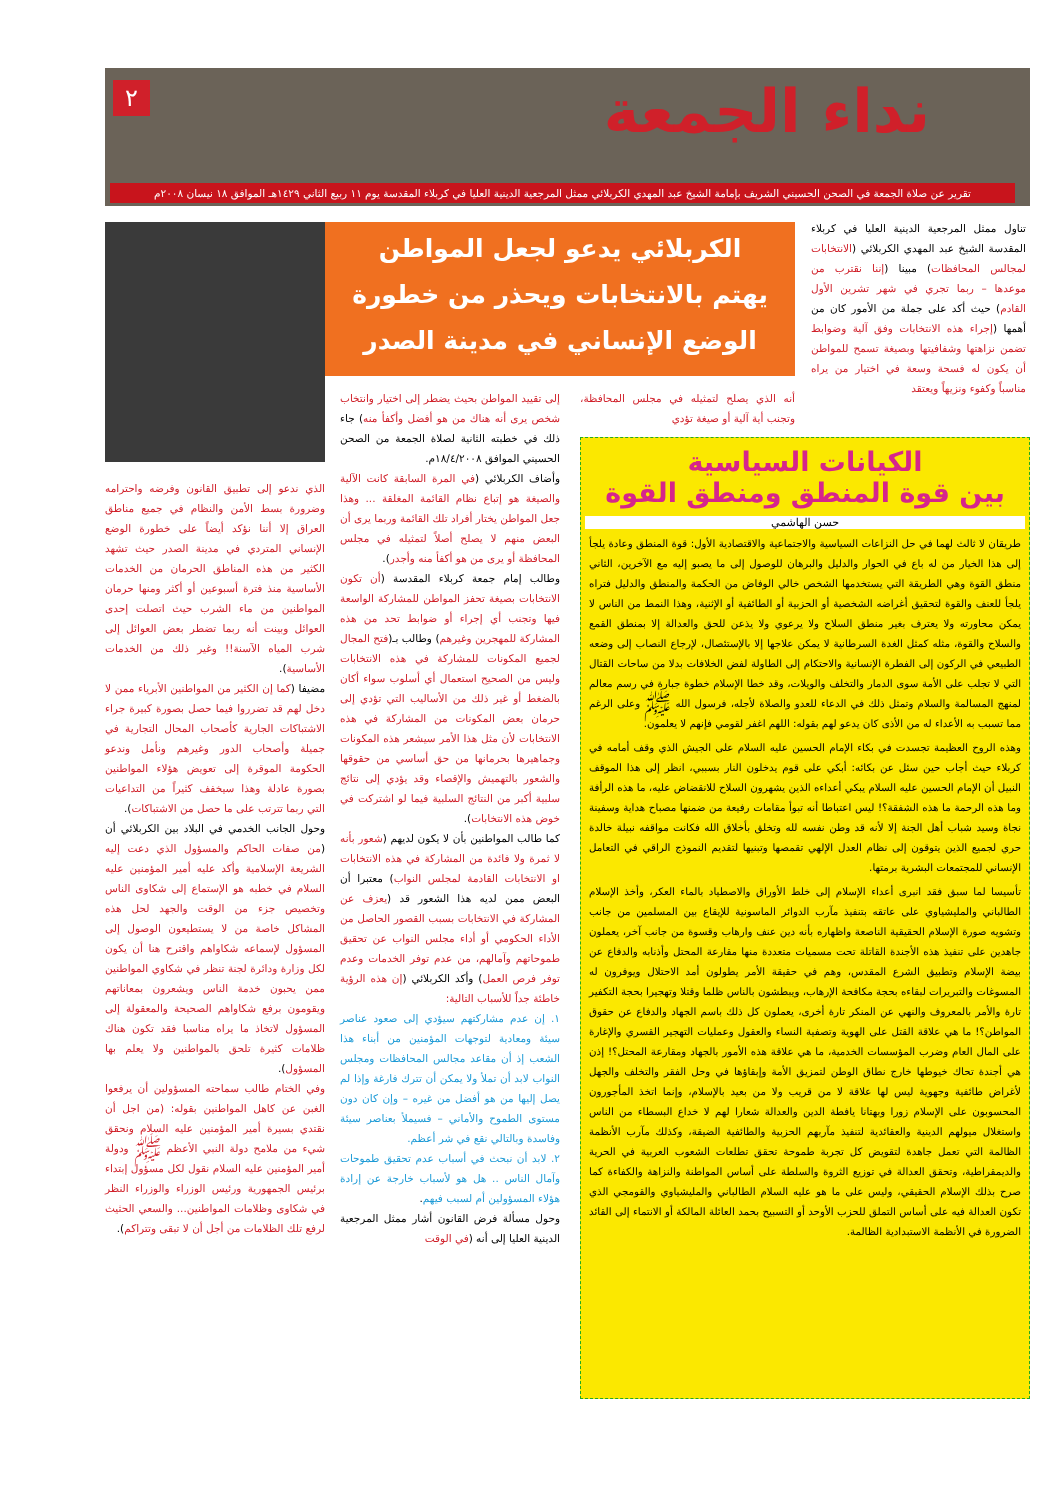نداء الجمعة ٢
تقرير عن صلاة الجمعة في الصحن الحسيني الشريف بإمامة الشيخ عبد المهدي الكربلائي ممثل المرجعية الدينية العليا في كربلاء المقدسة يوم ١١ ربيع الثاني ١٤٢٩هـ الموافق ١٨ نيسان ٢٠٠٨م
تناول ممثل المرجعية الدينية العليا في كربلاء المقدسة الشيخ عبد المهدي الكربلائي (الانتخابات لمجالس المحافظات) مبينا (إننا نقترب من موعدها – ربما تجري في شهر تشرين الأول القادم) حيث أكد على جملة من الأمور كان من أهمها (إجراء هذه الانتخابات وفق آلية وضوابط تضمن نزاهتها وشفافيتها وبصيغة تسمح للمواطن أن يكون له فسحة وسعة في اختيار من يراه مناسباً وكفوء ونزيهاً ويعتقد
الكربلائي يدعو لجعل المواطن
يهتم بالانتخابات ويحذر من خطورة
الوضع الإنساني في مدينة الصدر
أنه الذي يصلح لتمثيله في مجلس المحافظة، وتجنب أية آلية أو صيغة تؤدي
الكيانات السياسية
بين قوة المنطق ومنطق القوة
حسن الهاشمي
طريقان لا ثالث لهما في حل النزاعات السياسية والاجتماعية والاقتصادية الأول: قوة المنطق وعادة يلجأ إلى هذا الخيار من له باع في الحوار والدليل والبرهان للوصول إلى ما يصبو إليه مع الآخرين، الثاني منطق القوة وهي الطريقة التي يستخدمها الشخص خالي الوفاض من الحكمة والمنطق والدليل فتراه يلجأ للعنف والقوة لتحقيق أغراضه الشخصية أو الحزبية أو الطائفية أو الإثنية، وهذا النمط من الناس لا يمكن محاورته ولا يعترف بغير منطق السلاح ولا يرعوي ولا يذعن للحق والعدالة إلا بمنطق القمع والسلاح والقوة، مثله كمثل الغدة السرطانية لا يمكن علاجها إلا بالإستئصال، لإرجاع النصاب إلى وضعه الطبيعي في الركون إلى الفطرة الإنسانية والاحتكام إلى الطاولة لفض الخلافات بدلا من ساحات القتال التي لا تجلب على الأمة سوى الدمار والتخلف والويلات، وقد خطا الإسلام خطوة جبارة في رسم معالم لمنهج المسالمة والسلام وتمثل ذلك في الدعاء للعدو والصلاة لأجله، فرسول الله ﷺ وعلى الرغم مما تسبب به الأعداء له من الأذى كان يدعو لهم بقوله: اللهم اغفر لقومي فإنهم لا يعلمون.
وهذه الروح العظيمة تجسدت في بكاء الإمام الحسين عليه السلام على الجيش الذي وقف أمامه في كربلاء حيث أجاب حين سئل عن بكائه: أبكي على قوم يدخلون النار بسببي، انظر إلى هذا الموقف النبيل أن الإمام الحسين عليه السلام يبكي أعداءه الذين يشهرون السلاح للانقضاض عليه، ما هذه الرأفة وما هذه الرحمة ما هذه الشفقة؟! ليس اعتباطا أنه تبوأ مقامات رفيعة من ضمنها مصباح هداية وسفينة نجاة وسيد شباب أهل الجنة إلا لأنه قد وطن نفسه لله وتخلق بأخلاق الله فكانت مواقفه نبيلة خالدة حري لجميع الذين يتوقون إلى نظام العدل الإلهي تقمصها وتبنيها لتقديم النموذج الراقي في التعامل الإنساني للمجتمعات البشرية برمتها.
تأسيسا لما سبق فقد انبرى أعداء الإسلام إلى خلط الأوراق والاصطياد بالماء العكر، وأخذ الإسلام الطالباني والمليشياوي على عاتقه بتنفيذ مآرب الدوائر الماسونية للإيقاع بين المسلمين من جانب وتشويه صورة الإسلام الحقيقية الناصعة واظهاره بأنه دين عنف وارهاب وقسوة من جانب آخر، يعملون جاهدين على تنفيذ هذه الأجندة القاتلة تحت مسميات متعددة منها مقارعة المحتل وأذنابه والدفاع عن بيضة الإسلام وتطبيق الشرع المقدس، وهم في حقيقة الأمر يطولون أمد الاحتلال ويوفرون له المسوغات والتبريرات لبقاءه بحجة مكافحة الإرهاب، ويبطشون بالناس ظلما وقتلا وتهجيرا بحجة التكفير تارة والأمر بالمعروف والنهي عن المنكر تارة أخرى، يعملون كل ذلك باسم الجهاد والدفاع عن حقوق المواطن؟! ما هي علاقة القتل على الهوية وتصفية النساء والعقول وعمليات التهجير القسري والإغارة على المال العام وضرب المؤسسات الخدمية، ما هي علاقة هذه الأمور بالجهاد ومقارعة المحتل؟! إذن هي أجندة تحاك خيوطها خارج نطاق الوطن لتمزيق الأمة وإبقاؤها في وحل الفقر والتخلف والجهل لأغراض طائفية وجهوية ليس لها علاقة لا من قريب ولا من بعيد بالإسلام، وإنما اتخذ المأجورون المحسوبون على الإسلام زورا وبهتانا يافطة الدين والعدالة شعارا لهم لا خداع البسطاء من الناس واستغلال ميولهم الدينية والعقائدية لتنفيذ مآربهم الحزبية والطائفية الضيقة، وكذلك مآرب الأنظمة الظالمة التي تعمل جاهدة لتقويض كل تجربة طموحة تحقق تطلعات الشعوب العربية في الحرية والديمقراطية، وتحقق العدالة في توزيع الثروة والسلطة على أساس المواطنة والنزاهة والكفاءة كما صرح بذلك الإسلام الحقيقي، وليس على ما هو عليه السلام الطالباني والمليشياوي والقومجي الذي تكون العدالة فيه على أساس التملق للحزب الأوحد أو التسبيح بحمد العائلة المالكة أو الانتماء إلى القائد الضرورة في الأنظمة الاستبدادية الظالمة.
إلى تقييد المواطن بحيث يضطر إلى اختيار وانتخاب شخص يرى أنه هناك من هو أفضل وأكفأ منه) جاء ذلك في خطبته الثانية لصلاة الجمعة من الصحن الحسيني الموافق ١٨/٤/٢٠٠٨م.
وأضاف الكربلائي (في المرة السابقة كانت الآلية والصيغة هو إتباع نظام القائمة المغلقة ... وهذا جعل المواطن يختار أفراد تلك القائمة وربما يرى أن البعض منهم لا يصلح أصلاً لتمثيله في مجلس المحافظة أو يرى من هو أكفأ منه وأجدر).
وطالب إمام جمعة كربلاء المقدسة (أن تكون الانتخابات بصيغة تحفز المواطن للمشاركة الواسعة فيها وتجنب أي إجراء أو ضوابط تحد من هذه المشاركة للمهجرين وغيرهم) وطالب بـ(فتح المجال لجميع المكونات للمشاركة في هذه الانتخابات وليس من الصحيح استعمال أي أسلوب سواء أكان بالضغط أو غير ذلك من الأساليب التي تؤدي إلى حرمان بعض المكونات من المشاركة في هذه الانتخابات لأن مثل هذا الأمر سيشعر هذه المكونات وجماهيرها بحرمانها من حق أساسي من حقوقها والشعور بالتهميش والإقصاء وقد يؤدي إلى نتائج سلبية أكبر من النتائج السلبية فيما لو اشتركت في خوض هذه الانتخابات).
كما طالب المواطنين بأن لا يكون لديهم (شعور بأنه لا ثمرة ولا فائدة من المشاركة في هذه الانتخابات او الانتخابات القادمة لمجلس النواب) معتبرا أن البعض ممن لديه هذا الشعور قد (يعزف عن المشاركة في الانتخابات بسبب القصور الحاصل من الأداء الحكومي أو أداء مجلس النواب عن تحقيق طموحاتهم وآمالهم، من عدم توفر الخدمات وعدم توفر فرص العمل) وأكد الكربلائي (إن هذه الرؤية خاطئة جداً للأسباب التالية:
١. إن عدم مشاركتهم سيؤدي إلى صعود عناصر سيئة ومعادية لتوجهات المؤمنين من أبناء هذا الشعب إذ أن مقاعد مجالس المحافظات ومجلس النواب لابد أن تملأ ولا يمكن أن تترك فارغة وإذا لم يصل إليها من هو أفضل من غيره – وإن كان دون مستوى الطموح والأماني – فسيملأ بعناصر سيئة وفاسدة وبالتالي نقع في شر أعظم.
٢. لابد أن نبحث في أسباب عدم تحقيق طموحات وآمال الناس .. هل هو لأسباب خارجة عن إرادة هؤلاء المسؤولين أم لسبب فيهم.
وحول مسألة فرض القانون أشار ممثل المرجعية الدينية العليا إلى أنه (في الوقت
الذي ندعو إلى تطبيق القانون وفرضه واحترامه وضرورة بسط الأمن والنظام في جميع مناطق العراق إلا أننا نؤكد أيضاً على خطورة الوضع الإنساني المتردي في مدينة الصدر حيث تشهد الكثير من هذه المناطق الحرمان من الخدمات الأساسية منذ فترة أسبوعين أو أكثر ومنها حرمان المواطنين من ماء الشرب حيث اتصلت إحدى العوائل وبينت أنه ربما تضطر بعض العوائل إلى شرب المياه الآسنة!! وغير ذلك من الخدمات الأساسية).
مضيفا (كما إن الكثير من المواطنين الأبرياء ممن لا دخل لهم قد تضرروا فيما حصل بصورة كبيرة جراء الاشتباكات الجارية كأصحاب المحال التجارية في جميلة وأصحاب الدور وغيرهم ونأمل وندعو الحكومة الموقرة إلى تعويض هؤلاء المواطنين بصورة عادلة وهذا سيخفف كثيراً من التداعيات التي ربما تترتب على ما حصل من الاشتباكات).
وحول الجانب الخدمي في البلاد بين الكربلائي أن (من صفات الحاكم والمسؤول الذي دعت إليه الشريعة الإسلامية وأكد عليه أمير المؤمنين عليه السلام في خطبه هو الإستماع إلى شكاوى الناس وتخصيص جزء من الوقت والجهد لحل هذه المشاكل خاصة من لا يستطيعون الوصول إلى المسؤول لإسماعه شكاواهم واقترح هنا أن يكون لكل وزارة ودائرة لجنة تنظر في شكاوي المواطنين ممن يحبون خدمة الناس ويشعرون بمعاناتهم ويقومون برفع شكاواهم الصحيحة والمعقولة إلى المسؤول لاتخاذ ما يراه مناسبا فقد تكون هناك ظلامات كثيرة تلحق بالمواطنين ولا يعلم بها المسؤول).
وفي الختام طالب سماحته المسؤولين أن يرفعوا الغبن عن كاهل المواطنين بقوله: (من اجل أن نقتدي بسيرة أمير المؤمنين عليه السلام ونحقق شيء من ملامح دولة النبي الأعظم ﷺ ودولة أمير المؤمنين عليه السلام نقول لكل مسؤول إبتداء برئيس الجمهورية ورئيس الوزراء والوزراء النظر في شكاوى وظلامات المواطنين... والسعي الحثيث لرفع تلك الظلامات من أجل أن لا تبقى وتتراكم).